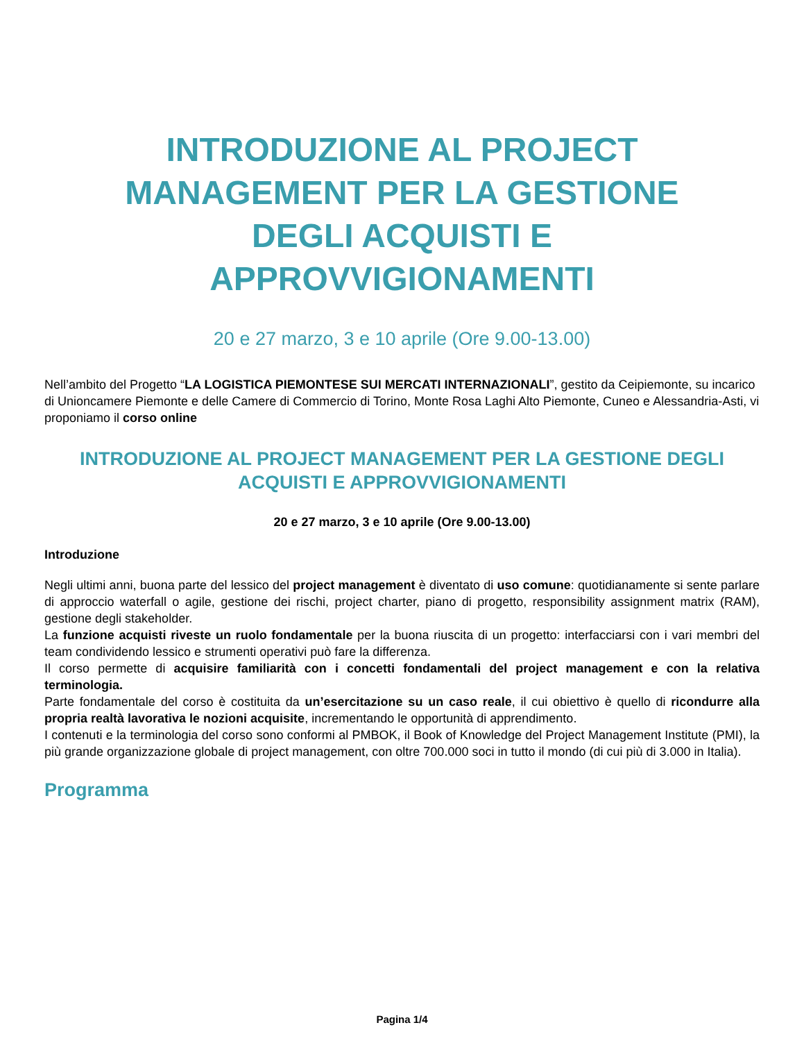INTRODUZIONE AL PROJECT
MANAGEMENT PER LA GESTIONE
DEGLI ACQUISTI E
APPROVVIGIONAMENTI
20 e 27 marzo, 3 e 10 aprile (Ore 9.00-13.00)
Nell’ambito del Progetto “LA LOGISTICA PIEMONTESE SUI MERCATI INTERNAZIONALI”, gestito da Ceipiemonte, su incarico di Unioncamere Piemonte e delle Camere di Commercio di Torino, Monte Rosa Laghi Alto Piemonte, Cuneo e Alessandria-Asti, vi proponiamo il corso online
INTRODUZIONE AL PROJECT MANAGEMENT PER LA GESTIONE DEGLI ACQUISTI E APPROVVIGIONAMENTI
20 e 27 marzo, 3 e 10 aprile (Ore 9.00-13.00)
Introduzione
Negli ultimi anni, buona parte del lessico del project management è diventato di uso comune: quotidianamente si sente parlare di approccio waterfall o agile, gestione dei rischi, project charter, piano di progetto, responsibility assignment matrix (RAM), gestione degli stakeholder.
La funzione acquisti riveste un ruolo fondamentale per la buona riuscita di un progetto: interfacciarsi con i vari membri del team condividendo lessico e strumenti operativi può fare la differenza.
Il corso permette di acquisire familiarità con i concetti fondamentali del project management e con la relativa terminologia.
Parte fondamentale del corso è costituita da un’esercitazione su un caso reale, il cui obiettivo è quello di ricondurre alla propria realtà lavorativa le nozioni acquisite, incrementando le opportunità di apprendimento.
I contenuti e la terminologia del corso sono conformi al PMBOK, il Book of Knowledge del Project Management Institute (PMI), la più grande organizzazione globale di project management, con oltre 700.000 soci in tutto il mondo (di cui più di 3.000 in Italia).
Programma
Pagina 1/4